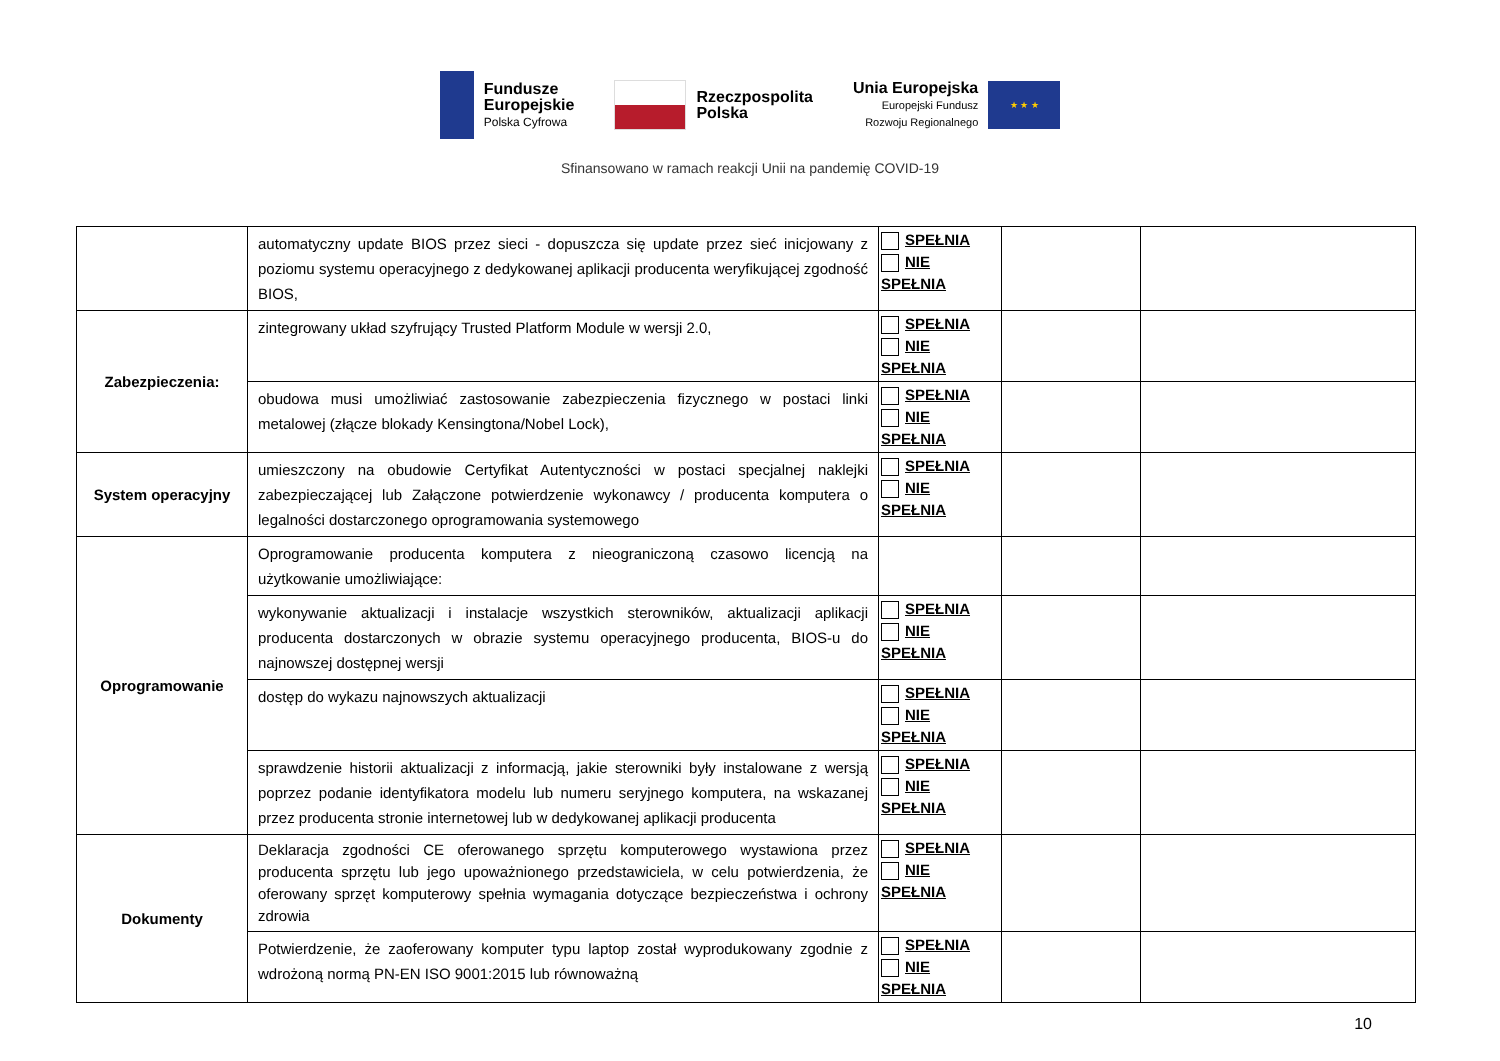Fundusze
Europejskie
Polska Cyfrowa
Rzeczpospolita
Polska
Unia Europejska
Europejski Fundusz
Rozwoju Regionalnego
★ ★ ★
Sfinansowano w ramach reakcji Unii na pandemię COVID-19
| | automatyczny update BIOS przez sieci - dopuszcza się update przez sieć inicjowany z poziomu systemu operacyjnego z dedykowanej aplikacji producenta weryfikującej zgodność BIOS, | SPEŁNIA NIE SPEŁNIA | | |
| Zabezpieczenia: | zintegrowany układ szyfrujący Trusted Platform Module w wersji 2.0, | SPEŁNIA NIE SPEŁNIA | | |
| | obudowa musi umożliwiać zastosowanie zabezpieczenia fizycznego w postaci linki metalowej (złącze blokady Kensingtona/Nobel Lock), | SPEŁNIA NIE SPEŁNIA | | |
| System operacyjny | umieszczony na obudowie Certyfikat Autentyczności w postaci specjalnej naklejki zabezpieczającej lub Załączone potwierdzenie wykonawcy / producenta komputera o legalności dostarczonego oprogramowania systemowego | SPEŁNIA NIE SPEŁNIA | | |
| Oprogramowanie | Oprogramowanie producenta komputera z nieograniczoną czasowo licencją na użytkowanie umożliwiające: | | | |
| | wykonywanie aktualizacji i instalacje wszystkich sterowników, aktualizacji aplikacji producenta dostarczonych w obrazie systemu operacyjnego producenta, BIOS-u do najnowszej dostępnej wersji | SPEŁNIA NIE SPEŁNIA | | |
| | dostęp do wykazu najnowszych aktualizacji | SPEŁNIA NIE SPEŁNIA | | |
| | sprawdzenie historii aktualizacji z informacją, jakie sterowniki były instalowane z wersją poprzez podanie identyfikatora modelu lub numeru seryjnego komputera, na wskazanej przez producenta stronie internetowej lub w dedykowanej aplikacji producenta | SPEŁNIA NIE SPEŁNIA | | |
| Dokumenty | Deklaracja zgodności CE oferowanego sprzętu komputerowego wystawiona przez producenta sprzętu lub jego upoważnionego przedstawiciela, w celu potwierdzenia, że oferowany sprzęt komputerowy spełnia wymagania dotyczące bezpieczeństwa i ochrony zdrowia | SPEŁNIA NIE SPEŁNIA | | |
| | Potwierdzenie, że zaoferowany komputer typu laptop został wyprodukowany zgodnie z wdrożoną normą PN-EN ISO 9001:2015 lub równoważną | SPEŁNIA NIE SPEŁNIA | | |
10